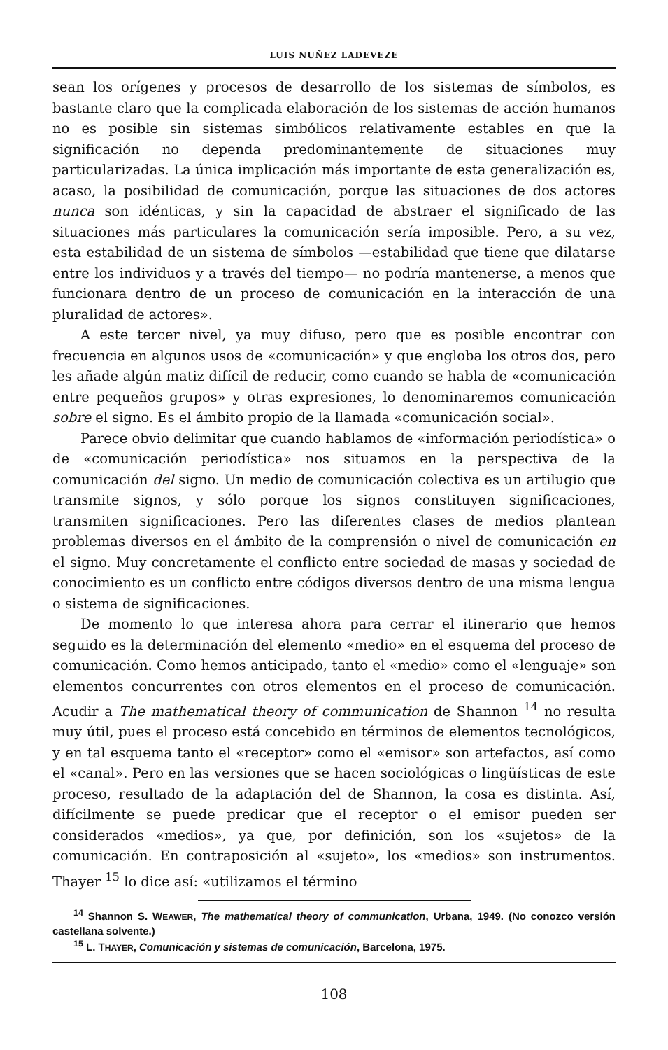LUIS NUÑEZ LADEVEZE
sean los orígenes y procesos de desarrollo de los sistemas de símbolos, es bastante claro que la complicada elaboración de los sistemas de acción humanos no es posible sin sistemas simbólicos relativamente estables en que la significación no dependa predominantemente de situaciones muy particularizadas. La única implicación más importante de esta generalización es, acaso, la posibilidad de comunicación, porque las situaciones de dos actores nunca son idénticas, y sin la capacidad de abstraer el significado de las situaciones más particulares la comunicación sería imposible. Pero, a su vez, esta estabilidad de un sistema de símbolos —estabilidad que tiene que dilatarse entre los individuos y a través del tiempo— no podría mantenerse, a menos que funcionara dentro de un proceso de comunicación en la interacción de una pluralidad de actores».
A este tercer nivel, ya muy difuso, pero que es posible encontrar con frecuencia en algunos usos de «comunicación» y que engloba los otros dos, pero les añade algún matiz difícil de reducir, como cuando se habla de «comunicación entre pequeños grupos» y otras expresiones, lo denominaremos comunicación sobre el signo. Es el ámbito propio de la llamada «comunicación social».
Parece obvio delimitar que cuando hablamos de «información periodística» o de «comunicación periodística» nos situamos en la perspectiva de la comunicación del signo. Un medio de comunicación colectiva es un artilugio que transmite signos, y sólo porque los signos constituyen significaciones, transmiten significaciones. Pero las diferentes clases de medios plantean problemas diversos en el ámbito de la comprensión o nivel de comunicación en el signo. Muy concretamente el conflicto entre sociedad de masas y sociedad de conocimiento es un conflicto entre códigos diversos dentro de una misma lengua o sistema de significaciones.
De momento lo que interesa ahora para cerrar el itinerario que hemos seguido es la determinación del elemento «medio» en el esquema del proceso de comunicación. Como hemos anticipado, tanto el «medio» como el «lenguaje» son elementos concurrentes con otros elementos en el proceso de comunicación. Acudir a The mathematical theory of communication de Shannon <sup>14</sup> no resulta muy útil, pues el proceso está concebido en términos de elementos tecnológicos, y en tal esquema tanto el «receptor» como el «emisor» son artefactos, así como el «canal». Pero en las versiones que se hacen sociológicas o lingüísticas de este proceso, resultado de la adaptación del de Shannon, la cosa es distinta. Así, difícilmente se puede predicar que el receptor o el emisor pueden ser considerados «medios», ya que, por definición, son los «sujetos» de la comunicación. En contraposición al «sujeto», los «medios» son instrumentos. Thayer <sup>15</sup> lo dice así: «utilizamos el término
<sup>14</sup> Shannon S. WEAWER, The mathematical theory of communication, Urbana, 1949. (No conozco versión castellana solvente.)
<sup>15</sup> L. THAYER, Comunicación y sistemas de comunicación, Barcelona, 1975.
108